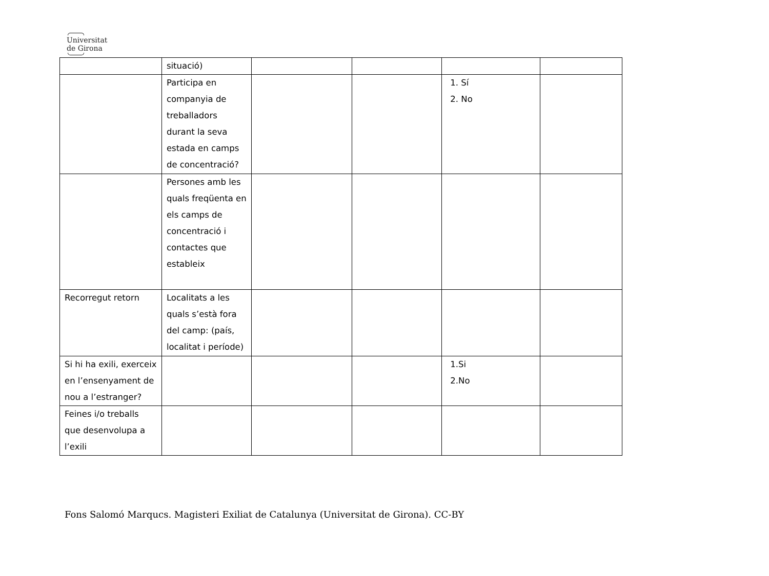Universitat
de Girona
| | situació) | | | | |
| | Participa en companyia de treballadors durant la seva estada en camps de concentració? | | | 1. Sí 2. No | |
| | Persones amb les quals freqüenta en els camps de concentració i contactes que estableix | | | | |
| Recorregut retorn | Localitats a les quals s’està fora del camp: (país, localitat i període) | | | | |
| Si hi ha exili, exerceix en l’ensenyament de nou a l’estranger? | | | | 1.Si 2.No | |
| Feines i/o treballs que desenvolupa a l’exili | | | | | |
Fons Salomó Marqucs. Magisteri Exiliat de Catalunya (Universitat de Girona). CC-BY